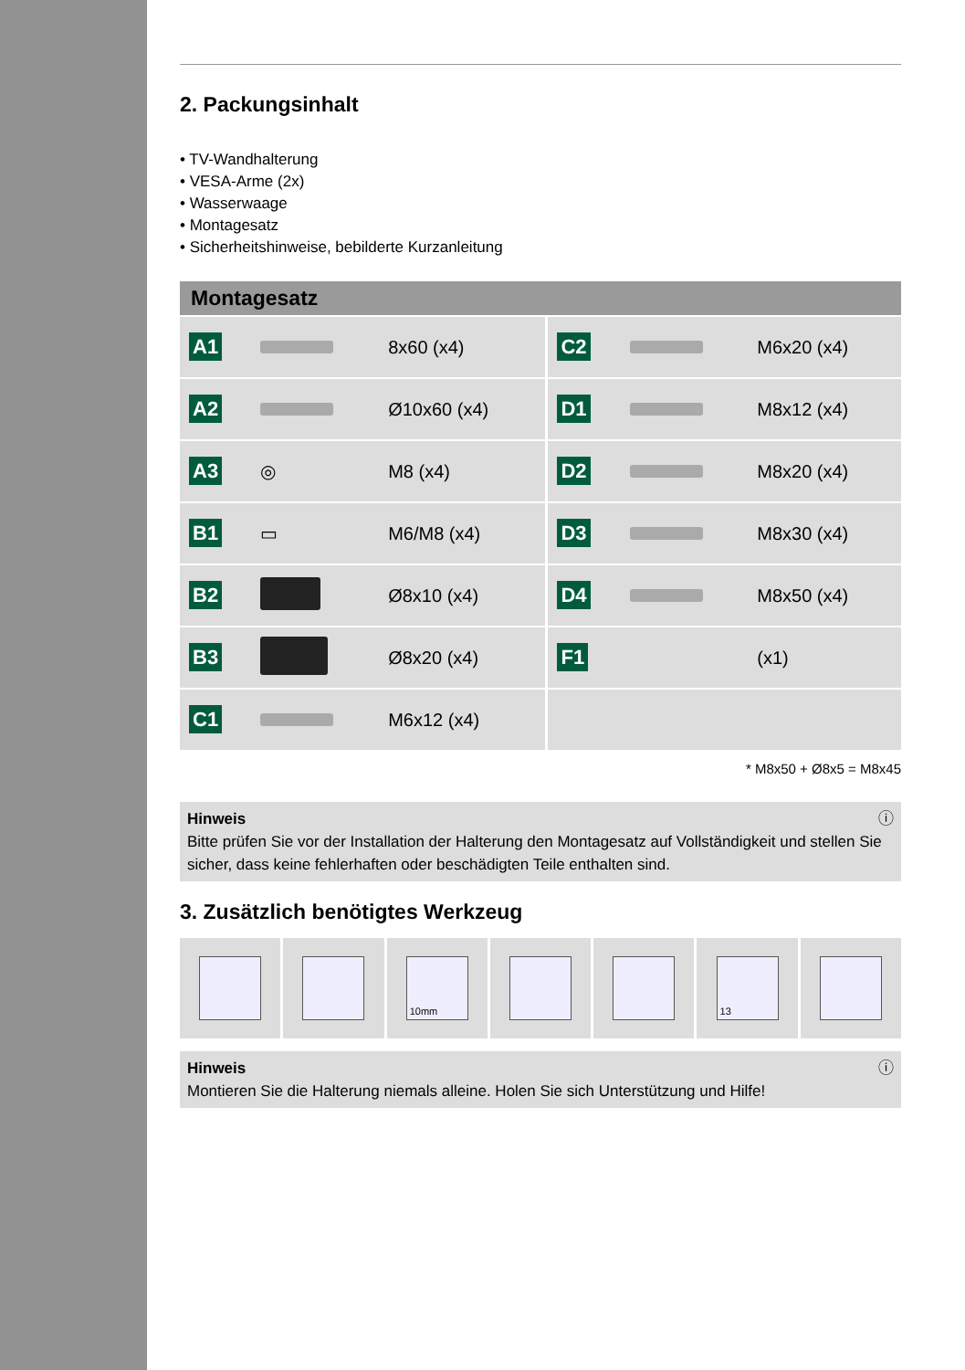2. Packungsinhalt
• TV-Wandhalterung
• VESA-Arme (2x)
• Wasserwaage
• Montagesatz
• Sicherheitshinweise, bebilderte Kurzanleitung
| Montagesatz | | | | | |
| --- | --- | --- | --- | --- | --- |
| A1 | | 8x60 (x4) | C2 | | M6x20 (x4) |
| A2 | | Ø10x60 (x4) | D1 | | M8x12 (x4) |
| A3 | ◎ | M8 (x4) | D2 | | M8x20 (x4) |
| B1 | ▭ | M6/M8 (x4) | D3 | | M8x30 (x4) |
| B2 | | Ø8x10 (x4) | D4 | | M8x50 (x4) |
| B3 | | Ø8x20 (x4) | F1 | | (x1) |
| C1 | | M6x12 (x4) | | | |
* M8x50 + Ø8x5 = M8x45
Hinweis ⓘ
Bitte prüfen Sie vor der Installation der Halterung den Montagesatz auf Vollständigkeit und stellen Sie sicher, dass keine fehlerhaften oder beschädigten Teile enthalten sind.
3. Zusätzlich benötigtes Werkzeug
10mm 13
Hinweis ⓘ
Montieren Sie die Halterung niemals alleine. Holen Sie sich Unterstützung und Hilfe!